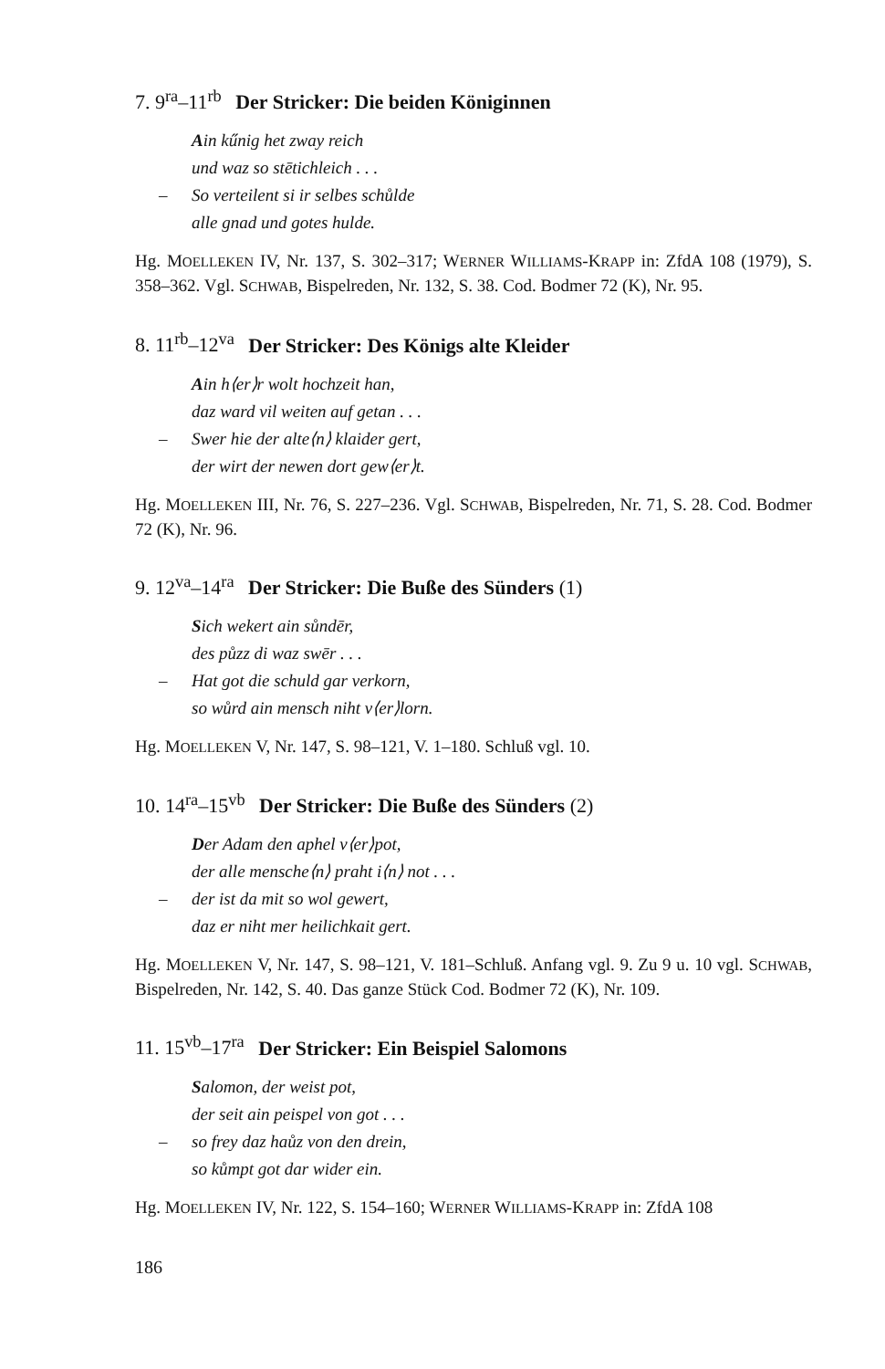7. 9<sup>ra</sup>–11<sup>rb</sup> Der Stricker: Die beiden Königinnen
Ain kűnig het zway reich
und waz so stētichleich . . .
– So verteilent si ir selbes schůlde
alle gnad und gotes hulde.
Hg. MOELLEKEN IV, Nr. 137, S. 302–317; WERNER WILLIAMS-KRAPP in: ZfdA 108 (1979), S. 358–362. Vgl. SCHWAB, Bispelreden, Nr. 132, S. 38. Cod. Bodmer 72 (K), Nr. 95.
8. 11<sup>rb</sup>–12<sup>va</sup> Der Stricker: Des Königs alte Kleider
Ain h⟨er⟩r wolt hochzeit han,
daz ward vil weiten auf getan . . .
– Swer hie der alte⟨n⟩ klaider gert,
der wirt der newen dort gew⟨er⟩t.
Hg. MOELLEKEN III, Nr. 76, S. 227–236. Vgl. SCHWAB, Bispelreden, Nr. 71, S. 28. Cod. Bodmer 72 (K), Nr. 96.
9. 12<sup>va</sup>–14<sup>ra</sup> Der Stricker: Die Buße des Sünders (1)
Sich wekert ain sůndēr,
des půzz di waz swēr . . .
– Hat got die schuld gar verkorn,
so wůrd ain mensch niht v⟨er⟩lorn.
Hg. MOELLEKEN V, Nr. 147, S. 98–121, V. 1–180. Schluß vgl. 10.
10. 14<sup>ra</sup>–15<sup>vb</sup> Der Stricker: Die Buße des Sünders (2)
Der Adam den aphel v⟨er⟩pot,
der alle mensche⟨n⟩ praht i⟨n⟩ not . . .
– der ist da mit so wol gewert,
daz er niht mer heilichkait gert.
Hg. MOELLEKEN V, Nr. 147, S. 98–121, V. 181–Schluß. Anfang vgl. 9. Zu 9 u. 10 vgl. SCHWAB, Bispelreden, Nr. 142, S. 40. Das ganze Stück Cod. Bodmer 72 (K), Nr. 109.
11. 15<sup>vb</sup>–17<sup>ra</sup> Der Stricker: Ein Beispiel Salomons
Salomon, der weist pot,
der seit ain peispel von got . . .
– so frey daz haůz von den drein,
so kůmpt got dar wider ein.
Hg. MOELLEKEN IV, Nr. 122, S. 154–160; WERNER WILLIAMS-KRAPP in: ZfdA 108
186